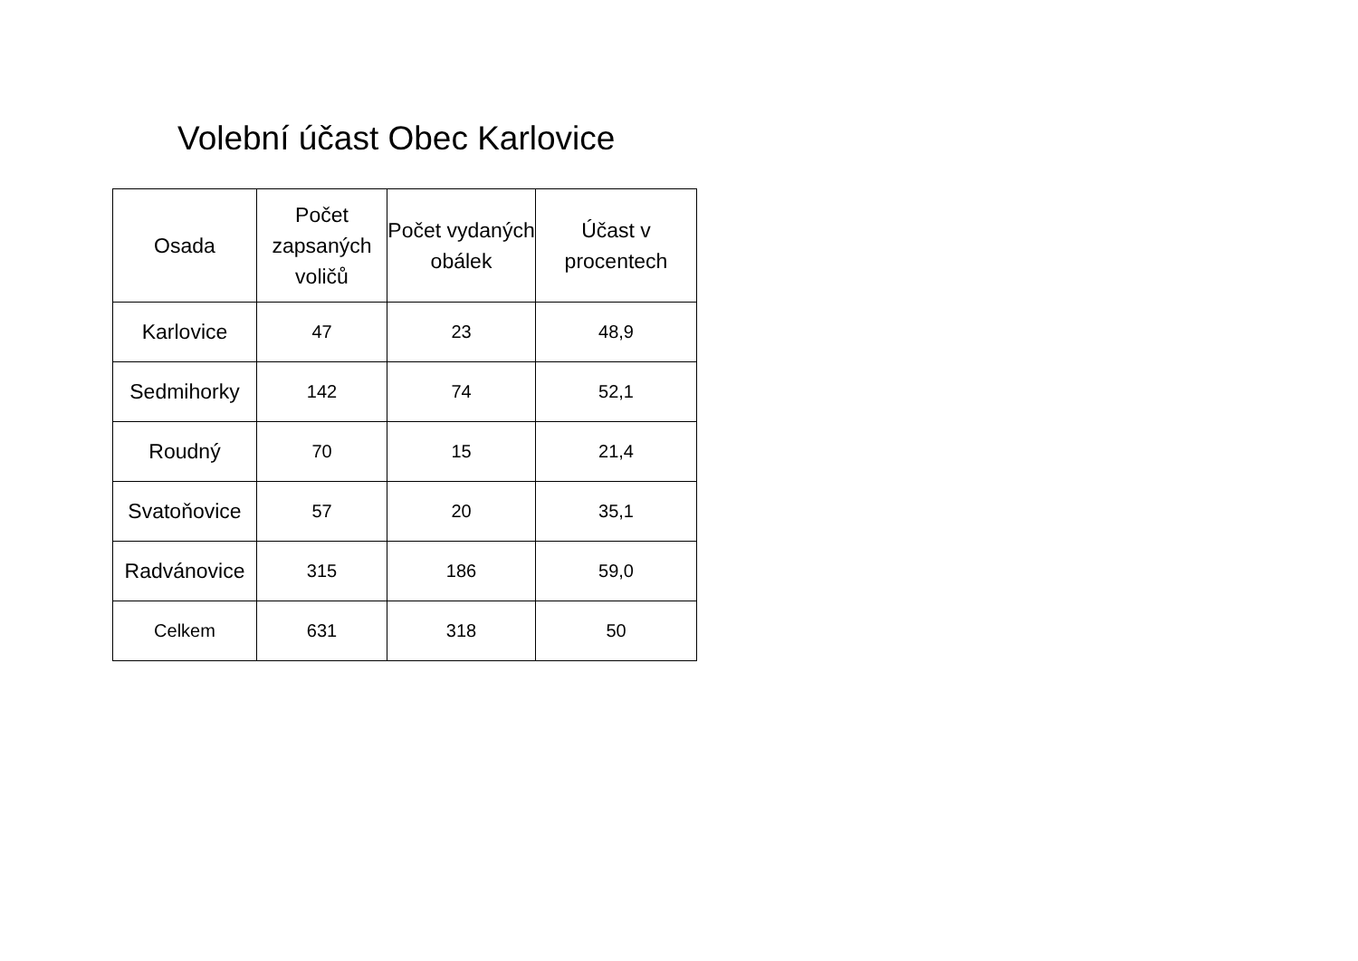Volební účast Obec Karlovice
| Osada | Počet zapsaných voličů | Počet vydaných obálek | Účast v procentech |
| --- | --- | --- | --- |
| Karlovice | 47 | 23 | 48,9 |
| Sedmihorky | 142 | 74 | 52,1 |
| Roudný | 70 | 15 | 21,4 |
| Svatoňovice | 57 | 20 | 35,1 |
| Radvánovice | 315 | 186 | 59,0 |
| Celkem | 631 | 318 | 50 |